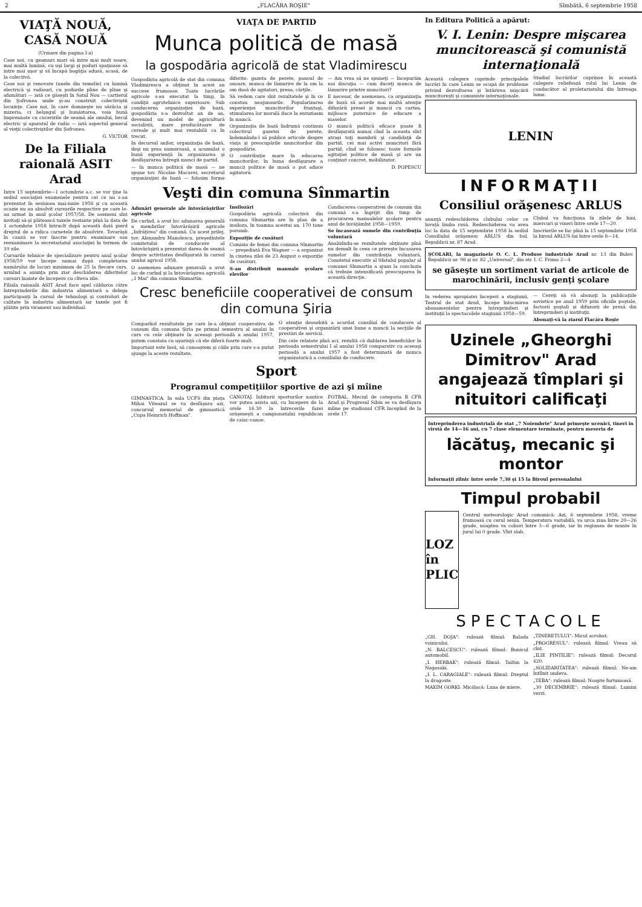2 „FLACĂRA ROŞIE" Sîmbătă, 6 septembrie 1958
VIAŢĂ NOUĂ, CASĂ NOUĂ
(Urmare din pagina I-a)
Case noi, cu geamuri mari să intre mai mult soare, mai multă lumină, cu uşi largi şi poduri spaţioase să intre mai uşor şi să încapă bogăţia adusă, acasă, de la colectivă.
Case noi şi renovate (unele din temelie) cu lumină electrică şi radiouri, cu podurile pline de pline şi afumături — iată ce găseşti în Satul Nou — cartierul din Şofronea unde şi-au construit colectiviştii locuinţe. Case noi, în care domneşte nu sărăcia şi mizeria, ci belşugul şi bunăstarea, voia bună împreunate cu cuceririle de seamă ale omului, becul electric şi aparatul de radio — iată aspectul general al vieţii colectiviştilor din Şofronea.
G. VICTOR
De la Filiala raională ASIT Arad
Intre 15 septembrie—1 octombrie a.c. se vor ţine la sediul asociaţiei examenele pentru cei ce nu s-au prezentat în sesiunea mai-iunie 1958 şi cu această ocazie nu au absolvit cursurile respective pe care le-au urmat în anul şcolar 1957/58. De asemeni sînt invitaţi să-şi plătească taxele restante pînă la data de 1 octombrie 1958 întrucît după această dată pierd dreptul de a ridica carnetele de absolvire. Tovarăşii în cauză se vor înscrie pentru examinare sau reexaminare la secretariatul asociaţiei în termen de 10 zile.
Cursurile tehnice de specializare pentru anul şcolar 1958/59 vor începe numai după completarea numărului de locuri minimum de 25 la fiecare curs, urmînd a anunţa prin ziar deschiderea diferitelor cursuri înainte de începere cu cîteva zile.
Filiala raională ASIT Arad face apel călduros către întreprinderile din industria alimentară a delega participanţi la cursul de tehnologi şi controlori de calitate în industria alimentară iar taxele pot fi plătite prin virament sau individual.
VIAŢA DE PARTID
Munca politică de masă
la gospodăria agricolă de stat Vladimirescu
Gospodăria agricolă de stat din comuna Vladimirescu a obţinut în acest an succese frumoase. Toate lucrările agricole s-au executat la timp, în condiţii agrotehnice superioare. Sub conducerea organizaţiei de bază, gospodăria s-a dezvoltat an de an, devenind un model de agricultură socialistă, mare producătoare de cereale şi mult mai rentabilă ca în trecut.
In decursul anilor, organizaţia de bază, deşi nu prea numeroasă, a acumulat o bună experienţă în organizarea şi desfăşurarea întregii munci de partid.
— In munca politică de masă — ne spune tov. Nicolae Macavei, secretarul organizaţiei de bază — folosim forme diferite: gazeta de perete, panoul de onoare, munca de lămurire de la om la om dusă de agitatori, presa, cărţile.
Să vedem care sînt rezultatele şi în ce constau neajunsurile. Popularizarea experienţei muncitorilor fruntaşi, stimularea lor morală duce la entuziasm în muncă.
Organizaţia de bază îndrumă continuu colectivul gazetei de perete, îndemnîndu-l să publice articole despre viaţa şi preocupările muncitorilor din gospodărie.
O contribuţie mare în educarea muncitorilor, în buna desfăşurare a muncii politice de masă o pot aduce agitatorii.
— Am vrea să ne spuneţi — începurăm noi discuţia — cum duceţi munca de lămurire printre muncitori?
E necesar, de asemenea, ca organizaţia de bază să acorde mai multă atenţie difuzării presei şi muncii cu cartea, mijloace puternice de educare a maselor.
O muncă politică eficace poate fi desfăşurată numai cînd la aceasta sînt atraşi toţi membrii şi candidaţii de partid, cei mai activi muncitori fără partid, cînd se folosesc toate formele agitaţiei politice de masă şi are un conţinut concret, mobilizator.
D. POPESCU
Veşti din comuna Sînmartin
Adunări generale ale întovărăşirilor agricole
De curînd, a avut loc adunarea generală a membrilor întovărăşirii agricole „Infrăţirea" din comună. Cu acest prilej, tov. Alexandru Manolescu, preşedintele comitetului de conducere al întovărăşirii a prezentat darea de seamă despre activitatea desfăşurată în cursul anului agricol 1958.
O asemenea adunare generală a avut loc de curînd şi la întovărăşirea agricolă „1 Mai" din comuna Sînmartin.
Insilozări
Gospodăria agricolă colectivă din comuna Sînmartin are în plan de a insiloza, în toamna acestui an, 170 tone porumb.
Expoziţie de cusături
Comisia de femei din comuna Sînmartin — preşedintă Eva Wagner — a organizat în cinstea zilei de 23 August o expoziţie de cusături.
S-au distribuit manuale şcolare elevilor
Conducerea cooperativei de consum din comună s-a îngrijit din timp de procurarea manualelor şcolare pentru anul de învăţămînt 1958—1959.
Se încasează sumele din contribuţia voluntară
Analizîndu-se rezultatele obţinute pînă nu demult în ceea ce priveşte încasarea sumelor din contribuţia voluntară, Comitetul executiv al Sfatului popular al comunei Sînmartin a ajuns la concluzia că trebuie intensificată preocuparea în această direcţie.
Cresc beneficiile cooperativei de consum din comuna Şiria
Comparînd rezultatele pe care le-a obţinut cooperativa de consum din comuna Şiria pe primul semestru al anului în curs cu cele obţinute în aceeaşi perioadă a anului 1957, putem constata cu uşurinţă că ele diferă foarte mult.
Important este însă, să cunoaştem şi căile prin care s-a putut ajunge la aceste rezultate.
O atenţie deosebită a acordat consiliul de conducere al cooperativei şi organizării unei bune a muncii la secţiile de prestări de servicii.
Din cele relatate pînă aci, rezultă că dublarea beneficiilor în perioada semestrului I al anului 1958 comparativ cu aceeaşi perioadă a anului 1957 a fost determinată de munca organizatorică a consiliului de conducere.
Sport
Programul competiţiilor sportive de azi şi mîine
GIMNASTICA. In sala UCFS din piaţa Mihai Viteazul se va desfăşura azi, concursul memorial de gimnastică „Cupa Heinrich Hoffman".
CANOTAJ. Iubitorii sporturilor nautice vor putea asista azi, cu începere de la orele 16.30 la întrecerile fazei orăşeneşti a campionatului republican de caiac-canoe.
FOTBAL. Meciul de categoria B CFR Arad şi Progresul Sibiu se va desfăşura mîine pe stadionul CFR începînd de la orele 17.
In Editura Politică a apărut:
V. I. Lenin: Despre mişcarea muncitorească şi comunistă internaţională
Această culegere cuprinde principalele lucrări în care Lenin se ocupă de probleme privind dezvoltarea şi întărirea mişcării muncitoreşti şi comuniste internaţionale.
Studiul lucrărilor cuprinse în această culegere reliefează rolul lui Lenin de conducător al proletariatului din întreaga lume.
LENIN
INFORMAŢII
Consiliul orăşenesc ARLUS
anunţă redeschiderea clubului celor ce învaţă limba rusă. Redeschiderea va avea loc la data de 15 septembrie 1958 la sediul Consiliului orăşenesc ARLUS din bul. Republicii nr. 87 Arad.
Clubul va funcţiona în zilele de luni, miercuri şi vineri între orele 17—20.
Inscrierile se fac pînă la 15 septembrie 1958 la biroul ARLUS-lui între orele 8—14.
ŞCOLARI, la magazinele O. C. L. Produse industriale Arad nr. 13 din Bulev. Republicii nr. 98 şi nr. 82 „Universal", din str. I. C. Frimu 2—4
se găseşte un sortiment variat de articole de marochinării, inclusiv genţi şcolare
In vederea apropiatei începeri a stagiunii, Teatrul de stat Arad, începe întocmirea abonamentelor pentru întreprinderi şi instituţii la spectacolele stagiunii 1958—59.
— Cereţi să vă abonaţi la publicaţiile sovietice pe anul 1959 prin oficiile poştale, factorii poştali şi difuzorii de presă din întreprinderi şi instituţii.
Abonaţi-vă la ziarul Flacăra Roşie
Uzinele „Gheorghi Dimitrov" Arad angajează tîmplari şi nituitori calificaţi
Intreprinderea industrială de stat „7 Noiembrie" Arad primeşte ucenici, tineri în vîrstă de 14—16 ani, cu 7 clase elementare terminate, pentru meseria de
lăcătuş, mecanic şi montor
Informaţii zilnic între orele 7,30 şi 15 la Biroul personalului
Timpul probabil
LOZ în PLIC
Centrul meteorologic Arad comunică: Azi, 6 septembrie 1958, vreme frumoasă cu cerul senin. Temperatura variabilă, va urca ziua între 20—26 grade, noaptea va cobori între 3—6 grade, iar în regiunea de munte în jurul lui 0 grade. Vînt slab.
SPECTACOLE
„GH. DOJA": rulează filmul: Balada voinicului.
„N. BALCESCU": rulează filmul: Bunicul automobil.
„I. HERBAK": rulează filmul: Taifun la Nagasaki.
„I. L. CARAGIALE": rulează filmul: Dreptul la dragoste.
MAXIM GORKI: Micălacă: Luna de miere.
„TINERETULUI": Micul acrobat.
„PROGRESUL": rulează filmul: Vreau să cînt.
„ILIE PINTILIE": rulează filmul: Decarul 420.
„SOLIDARITATEA": rulează filmul: Ne-am întîlnit undeva.
„TEBA": rulează filmul: Noapte furtunoasă.
„30 DECEMBRIE": rulează filmul: Lumini verzi.